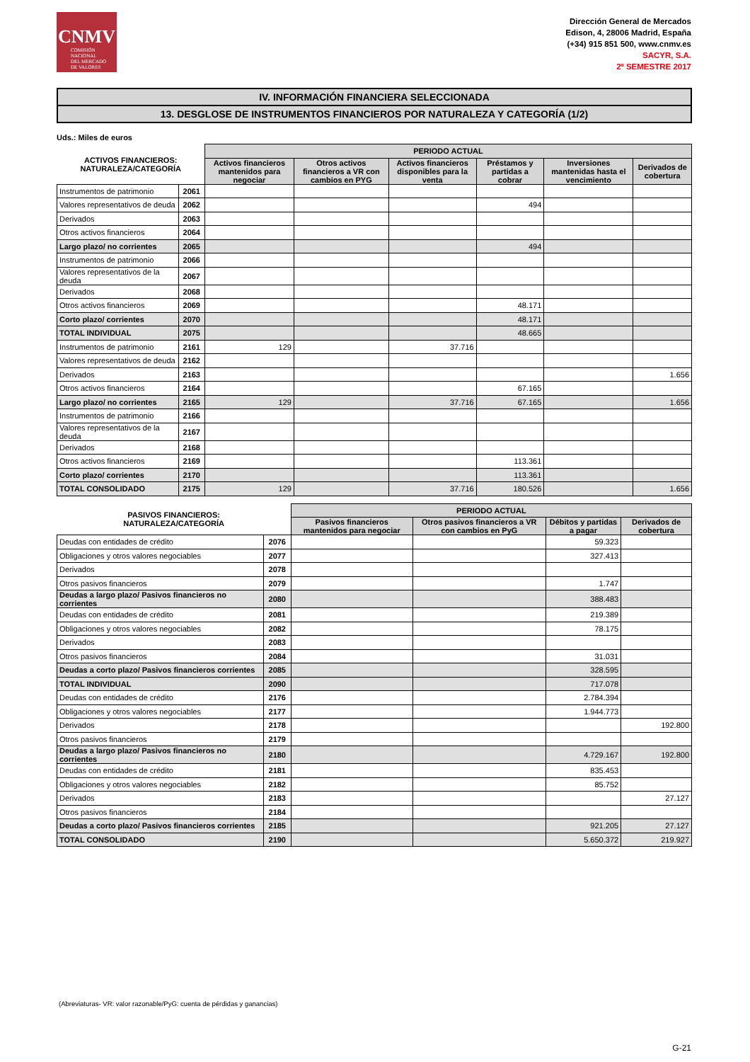CNMV
COMISIÓN
NACIONAL
DEL MERCADO
DE VALORES
Dirección General de Mercados
Edison, 4, 28006 Madrid, España
(+34) 915 851 500, www.cnmv.es
SACYR, S.A.
2º SEMESTRE 2017
IV. INFORMACIÓN FINANCIERA SELECCIONADA
13. DESGLOSE DE INSTRUMENTOS FINANCIEROS POR NATURALEZA Y CATEGORÍA (1/2)
Uds.: Miles de euros
| ACTIVOS FINANCIEROS: NATURALEZA/CATEGORÍA | | PERIODO ACTUAL | | | | | |
| --- | --- | --- | --- | --- | --- | --- | --- |
| | | Activos financieros mantenidos para negociar | Otros activos financieros a VR con cambios en PYG | Activos financieros disponibles para la venta | Préstamos y partidas a cobrar | Inversiones mantenidas hasta el vencimiento | Derivados de cobertura |
| Instrumentos de patrimonio | 2061 | | | | | | |
| Valores representativos de deuda | 2062 | | | | 494 | | |
| Derivados | 2063 | | | | | | |
| Otros activos financieros | 2064 | | | | | | |
| Largo plazo/ no corrientes | 2065 | | | | 494 | | |
| Instrumentos de patrimonio | 2066 | | | | | | |
| Valores representativos de la deuda | 2067 | | | | | | |
| Derivados | 2068 | | | | | | |
| Otros activos financieros | 2069 | | | | 48.171 | | |
| Corto plazo/ corrientes | 2070 | | | | 48.171 | | |
| TOTAL INDIVIDUAL | 2075 | | | | 48.665 | | |
| Instrumentos de patrimonio | 2161 | 129 | | 37.716 | | | |
| Valores representativos de deuda | 2162 | | | | | | |
| Derivados | 2163 | | | | | | 1.656 |
| Otros activos financieros | 2164 | | | | 67.165 | | |
| Largo plazo/ no corrientes | 2165 | 129 | | 37.716 | 67.165 | | 1.656 |
| Instrumentos de patrimonio | 2166 | | | | | | |
| Valores representativos de la deuda | 2167 | | | | | | |
| Derivados | 2168 | | | | | | |
| Otros activos financieros | 2169 | | | | 113.361 | | |
| Corto plazo/ corrientes | 2170 | | | | 113.361 | | |
| TOTAL CONSOLIDADO | 2175 | 129 | | 37.716 | 180.526 | | 1.656 |
| PASIVOS FINANCIEROS: NATURALEZA/CATEGORÍA | | PERIODO ACTUAL | | | |
| --- | --- | --- | --- | --- | --- |
| | | Pasivos financieros mantenidos para negociar | Otros pasivos financieros a VR con cambios en PyG | Débitos y partidas a pagar | Derivados de cobertura |
| Deudas con entidades de crédito | 2076 | | | 59.323 | |
| Obligaciones y otros valores negociables | 2077 | | | 327.413 | |
| Derivados | 2078 | | | | |
| Otros pasivos financieros | 2079 | | | 1.747 | |
| Deudas a largo plazo/ Pasivos financieros no corrientes | 2080 | | | 388.483 | |
| Deudas con entidades de crédito | 2081 | | | 219.389 | |
| Obligaciones y otros valores negociables | 2082 | | | 78.175 | |
| Derivados | 2083 | | | | |
| Otros pasivos financieros | 2084 | | | 31.031 | |
| Deudas a corto plazo/ Pasivos financieros corrientes | 2085 | | | 328.595 | |
| TOTAL INDIVIDUAL | 2090 | | | 717.078 | |
| Deudas con entidades de crédito | 2176 | | | 2.784.394 | |
| Obligaciones y otros valores negociables | 2177 | | | 1.944.773 | |
| Derivados | 2178 | | | | 192.800 |
| Otros pasivos financieros | 2179 | | | | |
| Deudas a largo plazo/ Pasivos financieros no corrientes | 2180 | | | 4.729.167 | 192.800 |
| Deudas con entidades de crédito | 2181 | | | 835.453 | |
| Obligaciones y otros valores negociables | 2182 | | | 85.752 | |
| Derivados | 2183 | | | | 27.127 |
| Otros pasivos financieros | 2184 | | | | |
| Deudas a corto plazo/ Pasivos financieros corrientes | 2185 | | | 921.205 | 27.127 |
| TOTAL CONSOLIDADO | 2190 | | | 5.650.372 | 219.927 |
(Abreviaturas- VR: valor razonable/PyG: cuenta de pérdidas y ganancias)
G-21